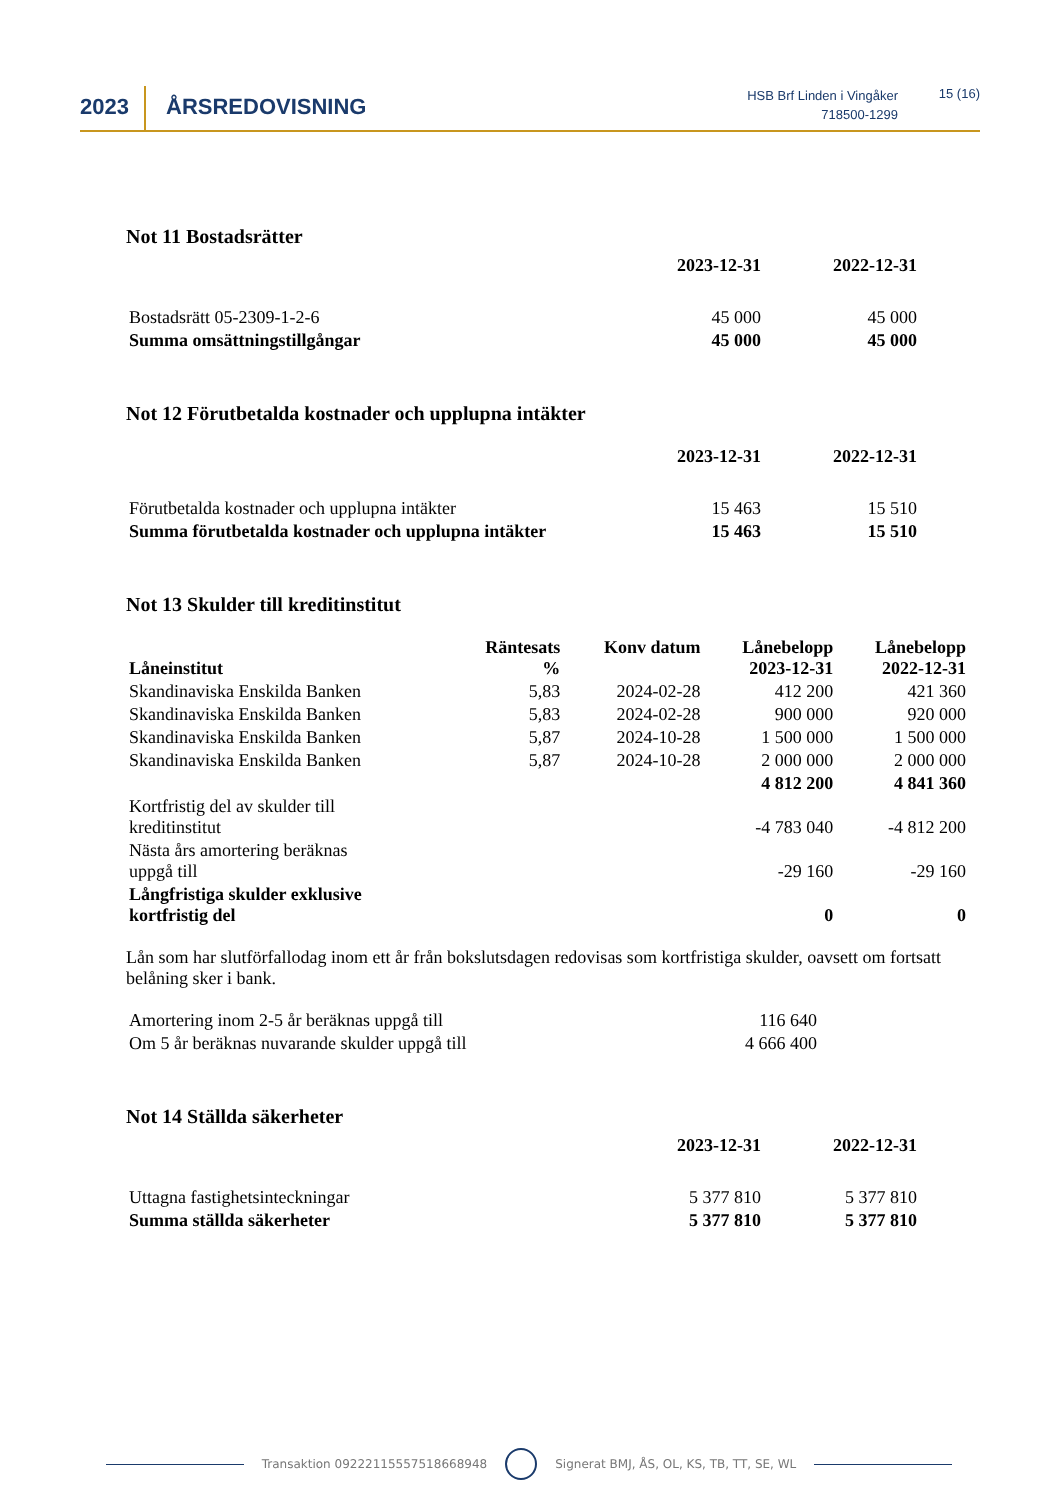2023 ÅRSREDOVISNING
HSB Brf Linden i Vingåker
718500-1299
15 (16)
Not 11 Bostadsrätter
| | 2023-12-31 | 2022-12-31 |
| --- | --- | --- |
| Bostadsrätt 05-2309-1-2-6 | 45 000 | 45 000 |
| Summa omsättningstillgångar | 45 000 | 45 000 |
Not 12 Förutbetalda kostnader och upplupna intäkter
| | 2023-12-31 | 2022-12-31 |
| --- | --- | --- |
| Förutbetalda kostnader och upplupna intäkter | 15 463 | 15 510 |
| Summa förutbetalda kostnader och upplupna intäkter | 15 463 | 15 510 |
Not 13 Skulder till kreditinstitut
| Låneinstitut | Räntesats % | Konv datum | Lånebelopp 2023-12-31 | Lånebelopp 2022-12-31 |
| --- | --- | --- | --- | --- |
| Skandinaviska Enskilda Banken | 5,83 | 2024-02-28 | 412 200 | 421 360 |
| Skandinaviska Enskilda Banken | 5,83 | 2024-02-28 | 900 000 | 920 000 |
| Skandinaviska Enskilda Banken | 5,87 | 2024-10-28 | 1 500 000 | 1 500 000 |
| Skandinaviska Enskilda Banken | 5,87 | 2024-10-28 | 2 000 000 | 2 000 000 |
| | | | 4 812 200 | 4 841 360 |
| Kortfristig del av skulder till kreditinstitut | | | -4 783 040 | -4 812 200 |
| Nästa års amortering beräknas uppgå till | | | -29 160 | -29 160 |
| Långfristiga skulder exklusive kortfristig del | | | 0 | 0 |
Lån som har slutförfallodag inom ett år från bokslutsdagen redovisas som kortfristiga skulder, oavsett om fortsatt belåning sker i bank.
| Amortering inom 2-5 år beräknas uppgå till | 116 640 |
| Om 5 år beräknas nuvarande skulder uppgå till | 4 666 400 |
Not 14 Ställda säkerheter
| | 2023-12-31 | 2022-12-31 |
| --- | --- | --- |
| Uttagna fastighetsinteckningar | 5 377 810 | 5 377 810 |
| Summa ställda säkerheter | 5 377 810 | 5 377 810 |
Transaktion 09222115557518668948 Signerat BMJ, ÅS, OL, KS, TB, TT, SE, WL